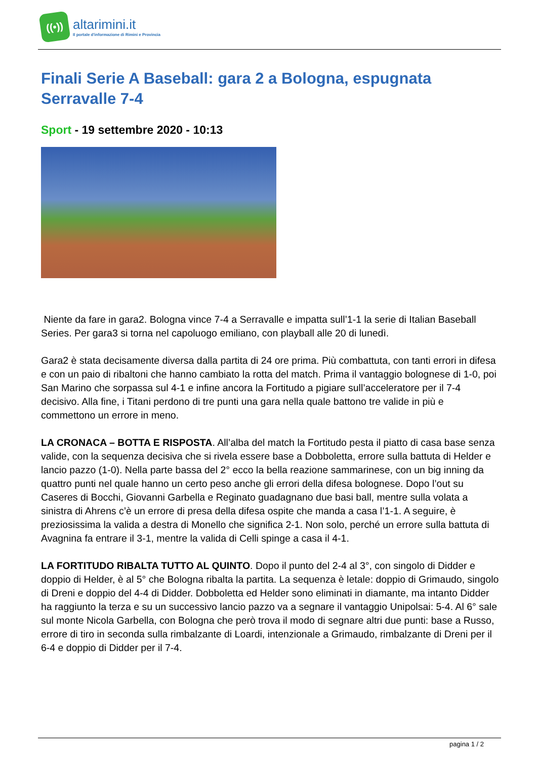((•))
altarimini.it
Il portale d'informazione di Rimini e Provincia
Finali Serie A Baseball: gara 2 a Bologna, espugnata Serravalle 7-4
Sport - 19 settembre 2020 - 10:13
Niente da fare in gara2. Bologna vince 7-4 a Serravalle e impatta sull’1-1 la serie di Italian Baseball Series. Per gara3 si torna nel capoluogo emiliano, con playball alle 20 di lunedì.
Gara2 è stata decisamente diversa dalla partita di 24 ore prima. Più combattuta, con tanti errori in difesa e con un paio di ribaltoni che hanno cambiato la rotta del match. Prima il vantaggio bolognese di 1-0, poi San Marino che sorpassa sul 4-1 e infine ancora la Fortitudo a pigiare sull’acceleratore per il 7-4 decisivo. Alla fine, i Titani perdono di tre punti una gara nella quale battono tre valide in più e commettono un errore in meno.
LA CRONACA – BOTTA E RISPOSTA. All’alba del match la Fortitudo pesta il piatto di casa base senza valide, con la sequenza decisiva che si rivela essere base a Dobboletta, errore sulla battuta di Helder e lancio pazzo (1-0). Nella parte bassa del 2° ecco la bella reazione sammarinese, con un big inning da quattro punti nel quale hanno un certo peso anche gli errori della difesa bolognese. Dopo l’out su Caseres di Bocchi, Giovanni Garbella e Reginato guadagnano due basi ball, mentre sulla volata a sinistra di Ahrens c’è un errore di presa della difesa ospite che manda a casa l’1-1. A seguire, è preziosissima la valida a destra di Monello che significa 2-1. Non solo, perché un errore sulla battuta di Avagnina fa entrare il 3-1, mentre la valida di Celli spinge a casa il 4-1.
LA FORTITUDO RIBALTA TUTTO AL QUINTO. Dopo il punto del 2-4 al 3°, con singolo di Didder e doppio di Helder, è al 5° che Bologna ribalta la partita. La sequenza è letale: doppio di Grimaudo, singolo di Dreni e doppio del 4-4 di Didder. Dobboletta ed Helder sono eliminati in diamante, ma intanto Didder ha raggiunto la terza e su un successivo lancio pazzo va a segnare il vantaggio Unipolsai: 5-4. Al 6° sale sul monte Nicola Garbella, con Bologna che però trova il modo di segnare altri due punti: base a Russo, errore di tiro in seconda sulla rimbalzante di Loardi, intenzionale a Grimaudo, rimbalzante di Dreni per il 6-4 e doppio di Didder per il 7-4.
pagina 1 / 2